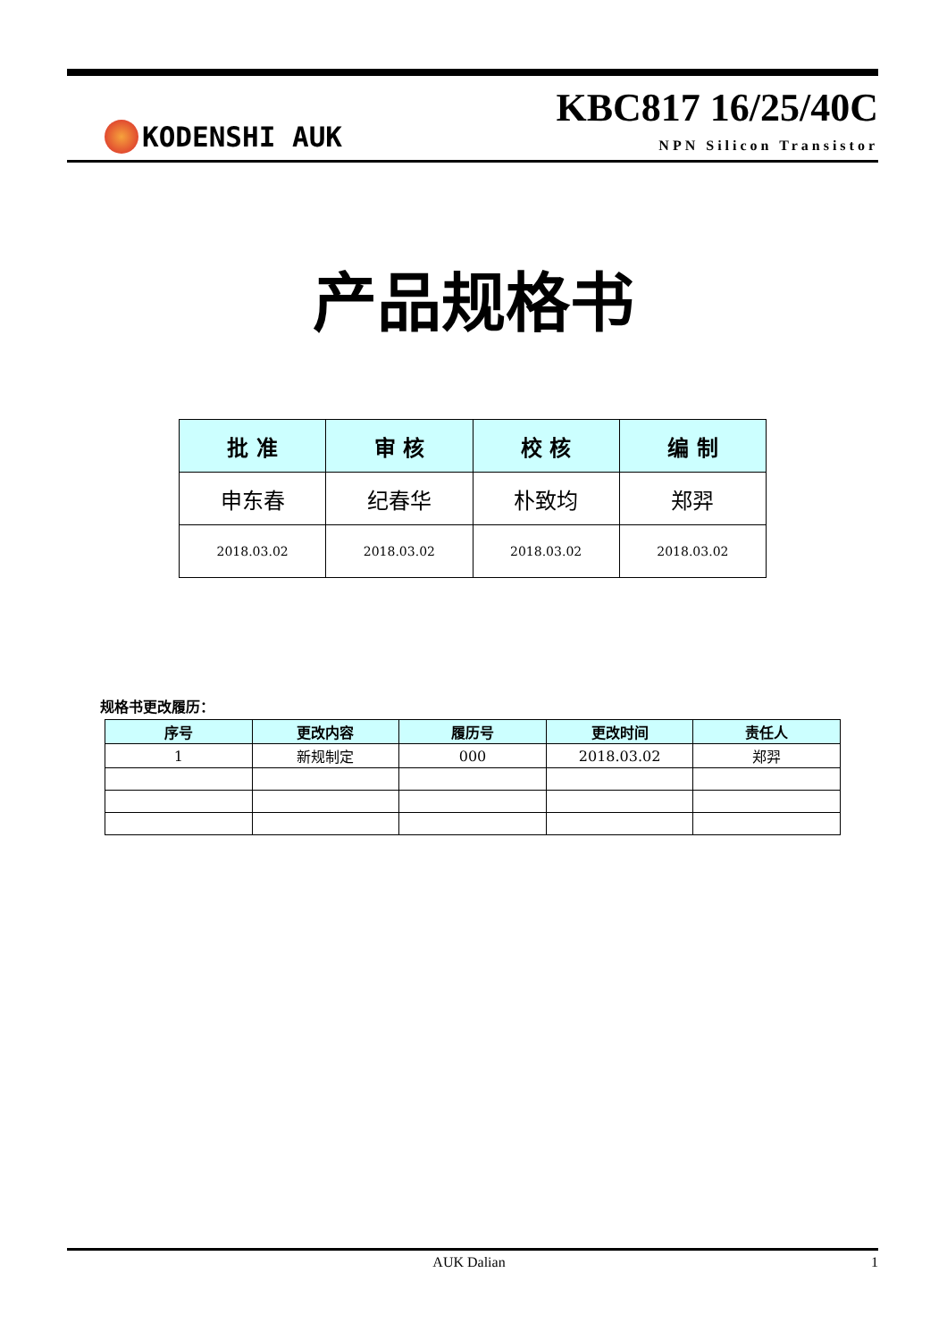KODENSHI AUK
KBC817 16/25/40C
NPN Silicon Transistor
产品规格书
| 批 准 | 审 核 | 校 核 | 编 制 |
| --- | --- | --- | --- |
| 申东春 | 纪春华 | 朴致均 | 郑羿 |
| 2018.03.02 | 2018.03.02 | 2018.03.02 | 2018.03.02 |
规格书更改履历：
| 序号 | 更改内容 | 履历号 | 更改时间 | 责任人 |
| --- | --- | --- | --- | --- |
| 1 | 新规制定 | 000 | 2018.03.02 | 郑羿 |
AUK Dalian 1